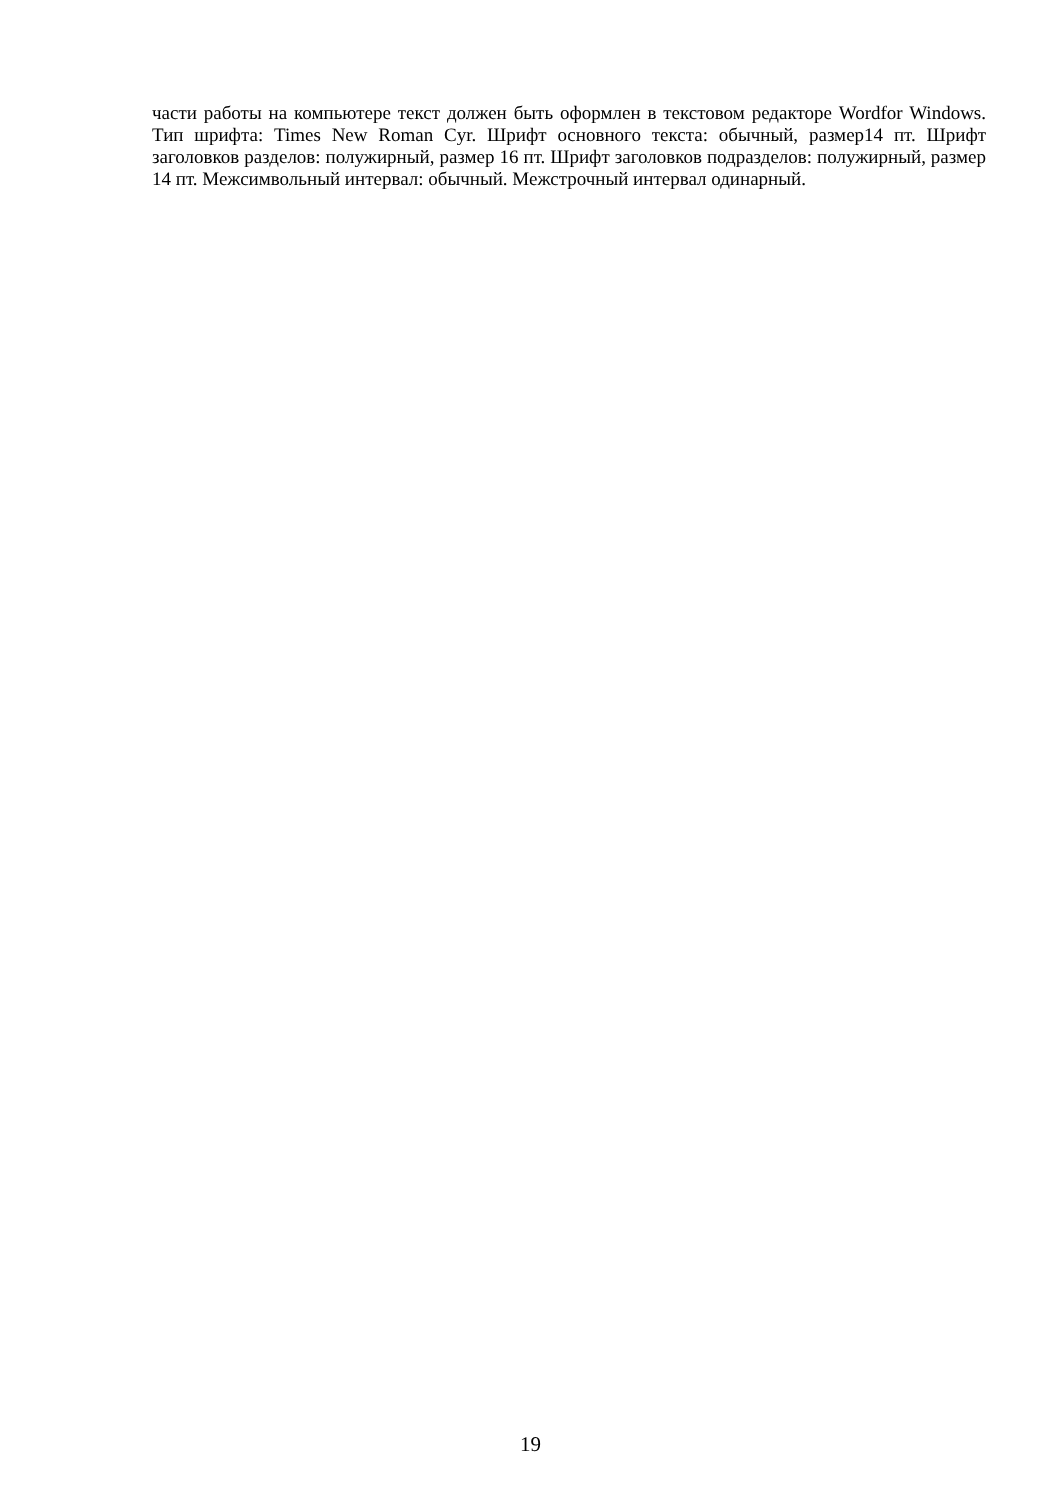части работы на компьютере текст должен быть оформлен в текстовом редакторе Wordfor Windows. Тип шрифта: Times New Roman Cyr. Шрифт основного текста: обычный, размер14 пт. Шрифт заголовков разделов: полужирный, размер 16 пт. Шрифт заголовков подразделов: полужирный, размер 14 пт. Межсимвольный интервал: обычный. Межстрочный интервал одинарный.
19